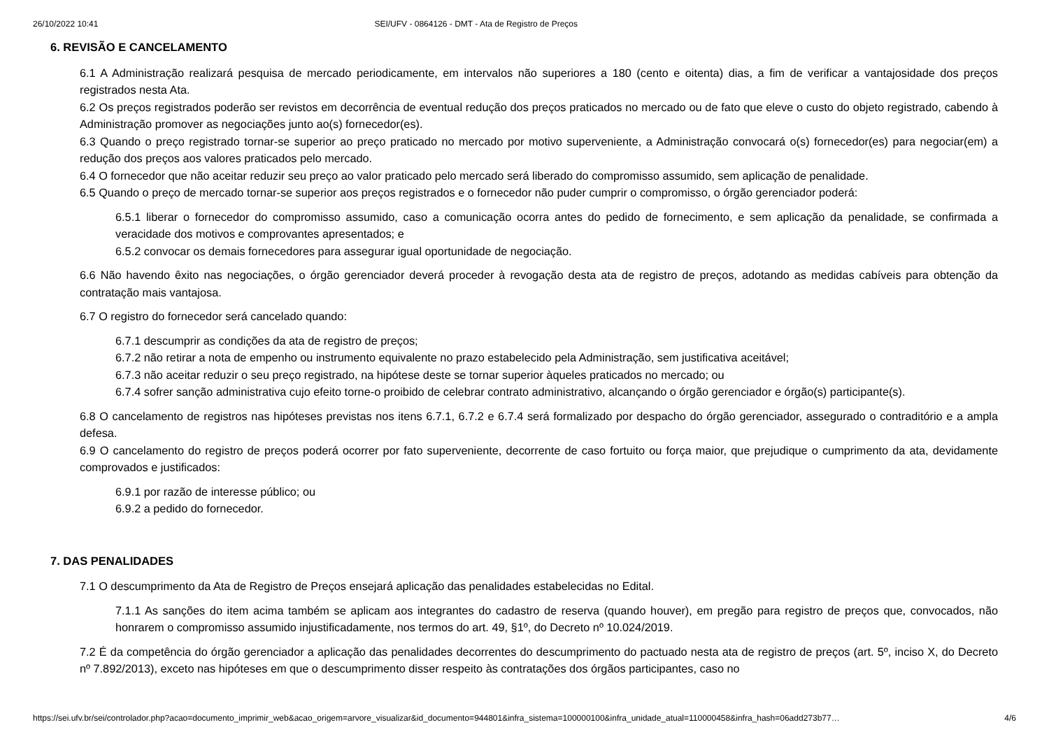26/10/2022 10:41 SEI/UFV - 0864126 - DMT - Ata de Registro de Preços
6. REVISÃO E CANCELAMENTO
6.1 A Administração realizará pesquisa de mercado periodicamente, em intervalos não superiores a 180 (cento e oitenta) dias, a fim de verificar a vantajosidade dos preços registrados nesta Ata.
6.2 Os preços registrados poderão ser revistos em decorrência de eventual redução dos preços praticados no mercado ou de fato que eleve o custo do objeto registrado, cabendo à Administração promover as negociações junto ao(s) fornecedor(es).
6.3 Quando o preço registrado tornar-se superior ao preço praticado no mercado por motivo superveniente, a Administração convocará o(s) fornecedor(es) para negociar(em) a redução dos preços aos valores praticados pelo mercado.
6.4 O fornecedor que não aceitar reduzir seu preço ao valor praticado pelo mercado será liberado do compromisso assumido, sem aplicação de penalidade.
6.5 Quando o preço de mercado tornar-se superior aos preços registrados e o fornecedor não puder cumprir o compromisso, o órgão gerenciador poderá:
6.5.1 liberar o fornecedor do compromisso assumido, caso a comunicação ocorra antes do pedido de fornecimento, e sem aplicação da penalidade, se confirmada a veracidade dos motivos e comprovantes apresentados; e
6.5.2 convocar os demais fornecedores para assegurar igual oportunidade de negociação.
6.6 Não havendo êxito nas negociações, o órgão gerenciador deverá proceder à revogação desta ata de registro de preços, adotando as medidas cabíveis para obtenção da contratação mais vantajosa.
6.7 O registro do fornecedor será cancelado quando:
6.7.1 descumprir as condições da ata de registro de preços;
6.7.2 não retirar a nota de empenho ou instrumento equivalente no prazo estabelecido pela Administração, sem justificativa aceitável;
6.7.3 não aceitar reduzir o seu preço registrado, na hipótese deste se tornar superior àqueles praticados no mercado; ou
6.7.4 sofrer sanção administrativa cujo efeito torne-o proibido de celebrar contrato administrativo, alcançando o órgão gerenciador e órgão(s) participante(s).
6.8 O cancelamento de registros nas hipóteses previstas nos itens 6.7.1, 6.7.2 e 6.7.4 será formalizado por despacho do órgão gerenciador, assegurado o contraditório e a ampla defesa.
6.9 O cancelamento do registro de preços poderá ocorrer por fato superveniente, decorrente de caso fortuito ou força maior, que prejudique o cumprimento da ata, devidamente comprovados e justificados:
6.9.1 por razão de interesse público; ou
6.9.2 a pedido do fornecedor.
7. DAS PENALIDADES
7.1 O descumprimento da Ata de Registro de Preços ensejará aplicação das penalidades estabelecidas no Edital.
7.1.1 As sanções do item acima também se aplicam aos integrantes do cadastro de reserva (quando houver), em pregão para registro de preços que, convocados, não honrarem o compromisso assumido injustificadamente, nos termos do art. 49, §1º, do Decreto nº 10.024/2019.
7.2 É da competência do órgão gerenciador a aplicação das penalidades decorrentes do descumprimento do pactuado nesta ata de registro de preços (art. 5º, inciso X, do Decreto nº 7.892/2013), exceto nas hipóteses em que o descumprimento disser respeito às contratações dos órgãos participantes, caso no
https://sei.ufv.br/sei/controlador.php?acao=documento_imprimir_web&acao_origem=arvore_visualizar&id_documento=944801&infra_sistema=100000100&infra_unidade_atual=110000458&infra_hash=06add273b77… 4/6